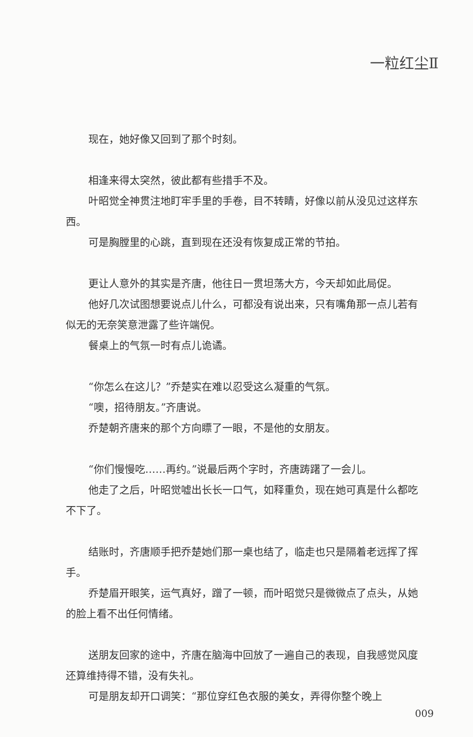一粒红尘Ⅱ
现在，她好像又回到了那个时刻。
相逢来得太突然，彼此都有些措手不及。
叶昭觉全神贯注地盯牢手里的手卷，目不转睛，好像以前从没见过这样东西。
可是胸膛里的心跳，直到现在还没有恢复成正常的节拍。
更让人意外的其实是齐唐，他往日一贯坦荡大方，今天却如此局促。
他好几次试图想要说点儿什么，可都没有说出来，只有嘴角那一点儿若有似无的无奈笑意泄露了些许端倪。
餐桌上的气氛一时有点儿诡谲。
“你怎么在这儿？”乔楚实在难以忍受这么凝重的气氛。
“噢，招待朋友。”齐唐说。
乔楚朝齐唐来的那个方向瞟了一眼，不是他的女朋友。
“你们慢慢吃……再约。”说最后两个字时，齐唐踌躇了一会儿。
他走了之后，叶昭觉嘘出长长一口气，如释重负，现在她可真是什么都吃不下了。
结账时，齐唐顺手把乔楚她们那一桌也结了，临走也只是隔着老远挥了挥手。
乔楚眉开眼笑，运气真好，蹭了一顿，而叶昭觉只是微微点了点头，从她的脸上看不出任何情绪。
送朋友回家的途中，齐唐在脑海中回放了一遍自己的表现，自我感觉风度还算维持得不错，没有失礼。
可是朋友却开口调笑：“那位穿红色衣服的美女，弄得你整个晚上
009